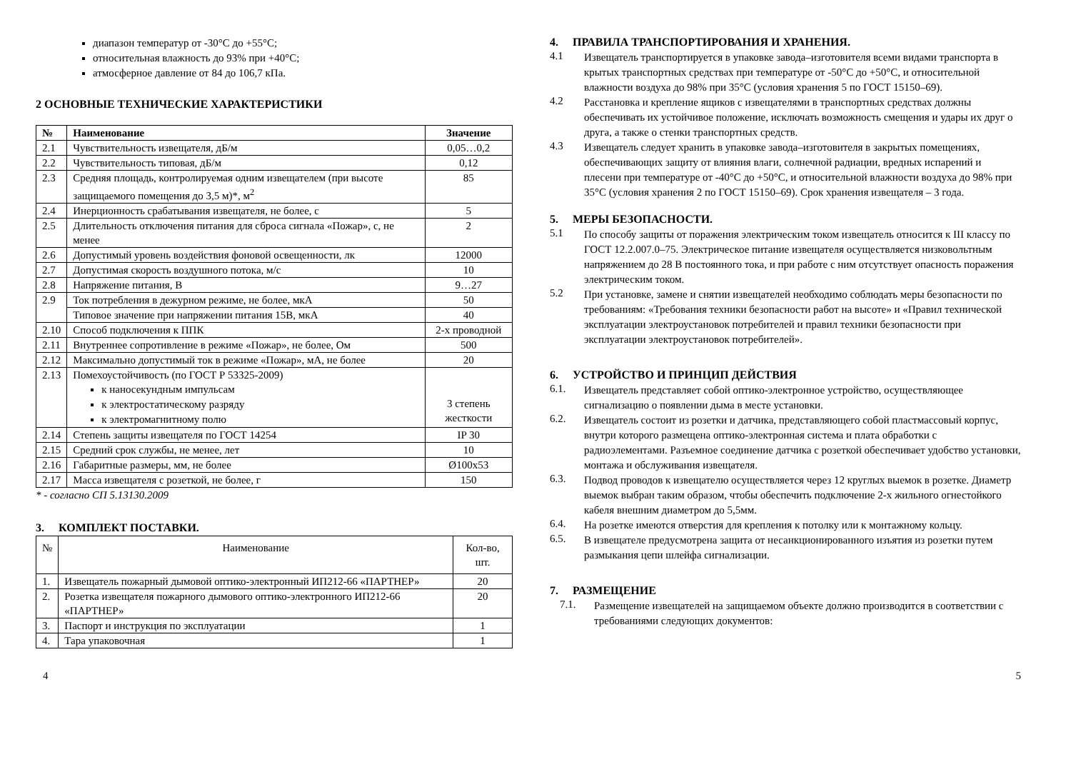диапазон температур от -30°С до +55°С;
относительная влажность до 93% при +40°С;
атмосферное давление от 84 до 106,7 кПа.
2 ОСНОВНЫЕ ТЕХНИЧЕСКИЕ ХАРАКТЕРИСТИКИ
| № | Наименование | Значение |
| --- | --- | --- |
| 2.1 | Чувствительность извещателя, дБ/м | 0,05…0,2 |
| 2.2 | Чувствительность типовая, дБ/м | 0,12 |
| 2.3 | Средняя площадь, контролируемая одним извещателем (при высоте защищаемого помещения до 3,5 м)*, м<sup>2</sup> | 85 |
| 2.4 | Инерционность срабатывания извещателя, не более, с | 5 |
| 2.5 | Длительность отключения питания для сброса сигнала «Пожар», с, не менее | 2 |
| 2.6 | Допустимый уровень воздействия фоновой освещенности, лк | 12000 |
| 2.7 | Допустимая скорость воздушного потока, м/с | 10 |
| 2.8 | Напряжение питания, В | 9…27 |
| 2.9 | Ток потребления в дежурном режиме, не более, мкА | 50 |
| | Типовое значение при напряжении питания 15В, мкА | 40 |
| 2.10 | Способ подключения к ППК | 2-х проводной |
| 2.11 | Внутреннее сопротивление в режиме «Пожар», не более, Ом | 500 |
| 2.12 | Максимально допустимый ток в режиме «Пожар», мА, не более | 20 |
| 2.13 | Помехоустойчивость (по ГОСТ Р 53325-2009) к наносекундным импульсам к электростатическому разряду к электромагнитному полю | 3 степень жесткости |
| 2.14 | Степень защиты извещателя по ГОСТ 14254 | IP 30 |
| 2.15 | Средний срок службы, не менее, лет | 10 |
| 2.16 | Габаритные размеры, мм, не более | Ø100x53 |
| 2.17 | Масса извещателя с розеткой, не более, г | 150 |
* - согласно СП 5.13130.2009
3. КОМПЛЕКТ ПОСТАВКИ.
| № | Наименование | Кол-во, шт. |
| 1. | Извещатель пожарный дымовой оптико-электронный ИП212-66 «ПАРТНЕР» | 20 |
| 2. | Розетка извещателя пожарного дымового оптико-электронного ИП212-66 «ПАРТНЕР» | 20 |
| 3. | Паспорт и инструкция по эксплуатации | 1 |
| 4. | Тара упаковочная | 1 |
4. ПРАВИЛА ТРАНСПОРТИРОВАНИЯ И ХРАНЕНИЯ.
4.1
Извещатель транспортируется в упаковке завода–изготовителя всеми видами транспорта в крытых транспортных средствах при температуре от -50°С до +50°С, и относительной влажности воздуха до 98% при 35°С (условия хранения 5 по ГОСТ 15150–69).
4.2
Расстановка и крепление ящиков с извещателями в транспортных средствах должны обеспечивать их устойчивое положение, исключать возможность смещения и удары их друг о друга, а также о стенки транспортных средств.
4.3
Извещатель следует хранить в упаковке завода–изготовителя в закрытых помещениях, обеспечивающих защиту от влияния влаги, солнечной радиации, вредных испарений и плесени при температуре от -40°С до +50°С, и относительной влажности воздуха до 98% при 35°С (условия хранения 2 по ГОСТ 15150–69). Срок хранения извещателя – 3 года.
5. МЕРЫ БЕЗОПАСНОСТИ.
5.1
По способу защиты от поражения электрическим током извещатель относится к III классу по ГОСТ 12.2.007.0–75. Электрическое питание извещателя осуществляется низковольтным напряжением до 28 В постоянного тока, и при работе с ним отсутствует опасность поражения электрическим током.
5.2
При установке, замене и снятии извещателей необходимо соблюдать меры безопасности по требованиям: «Требования техники безопасности работ на высоте» и «Правил технической эксплуатации электроустановок потребителей и правил техники безопасности при эксплуатации электроустановок потребителей».
6. УСТРОЙСТВО И ПРИНЦИП ДЕЙСТВИЯ
6.1.
Извещатель представляет собой оптико-электронное устройство, осуществляющее сигнализацию о появлении дыма в месте установки.
6.2.
Извещатель состоит из розетки и датчика, представляющего собой пластмассовый корпус, внутри которого размещена оптико-электронная система и плата обработки с радиоэлементами. Разъемное соединение датчика с розеткой обеспечивает удобство установки, монтажа и обслуживания извещателя.
6.3.
Подвод проводов к извещателю осуществляется через 12 круглых выемок в розетке. Диаметр выемок выбран таким образом, чтобы обеспечить подключение 2-х жильного огнестойкого кабеля внешним диаметром до 5,5мм.
6.4.
На розетке имеются отверстия для крепления к потолку или к монтажному кольцу.
6.5.
В извещателе предусмотрена защита от несанкционированного изъятия из розетки путем размыкания цепи шлейфа сигнализации.
7. РАЗМЕЩЕНИЕ
7.1.
Размещение извещателей на защищаемом объекте должно производится в соответствии с требованиями следующих документов:
4 5